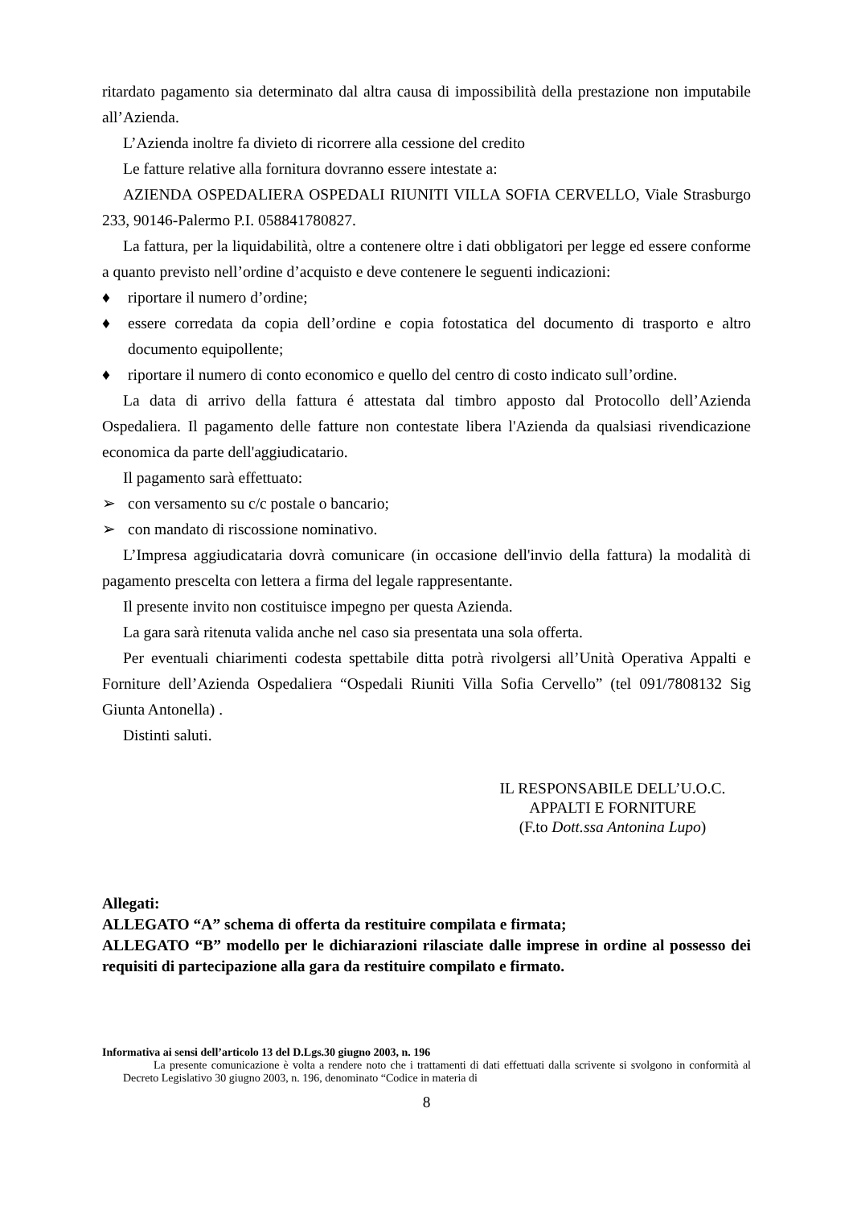ritardato pagamento sia determinato dal altra causa di impossibilità della prestazione non imputabile all’Azienda.
L’Azienda inoltre fa divieto di ricorrere alla cessione del credito
Le fatture relative alla fornitura dovranno essere intestate a:
AZIENDA OSPEDALIERA OSPEDALI RIUNITI VILLA SOFIA CERVELLO, Viale Strasburgo 233, 90146-Palermo P.I. 058841780827.
La fattura, per la liquidabilità, oltre a contenere oltre i dati obbligatori per legge ed essere conforme a quanto previsto nell’ordine d’acquisto e deve contenere le seguenti indicazioni:
♦ riportare il numero d’ordine;
♦ essere corredata da copia dell’ordine e copia fotostatica del documento di trasporto e altro documento equipollente;
♦ riportare il numero di conto economico e quello del centro di costo indicato sull’ordine.
La data di arrivo della fattura é attestata dal timbro apposto dal Protocollo dell’Azienda Ospedaliera. Il pagamento delle fatture non contestate libera l'Azienda da qualsiasi rivendicazione economica da parte dell'aggiudicatario.
Il pagamento sarà effettuato:
➢ con versamento su c/c postale o bancario;
➢ con mandato di riscossione nominativo.
L’Impresa aggiudicataria dovrà comunicare (in occasione dell'invio della fattura) la modalità di pagamento prescelta con lettera a firma del legale rappresentante.
Il presente invito non costituisce impegno per questa Azienda.
La gara sarà ritenuta valida anche nel caso sia presentata una sola offerta.
Per eventuali chiarimenti codesta spettabile ditta potrà rivolgersi all’Unità Operativa Appalti e Forniture dell’Azienda Ospedaliera “Ospedali Riuniti Villa Sofia Cervello” (tel 091/7808132 Sig Giunta Antonella) .
Distinti saluti.
IL RESPONSABILE DELL’U.O.C.
APPALTI E FORNITURE
(F.to Dott.ssa Antonina Lupo)
Allegati:
ALLEGATO “A” schema di offerta da restituire compilata e firmata;
ALLEGATO “B” modello per le dichiarazioni rilasciate dalle imprese in ordine al possesso dei requisiti di partecipazione alla gara da restituire compilato e firmato.
Informativa ai sensi dell’articolo 13 del D.Lgs.30 giugno 2003, n. 196
La presente comunicazione è volta a rendere noto che i trattamenti di dati effettuati dalla scrivente si svolgono in conformità al Decreto Legislativo 30 giugno 2003, n. 196, denominato “Codice in materia di
8